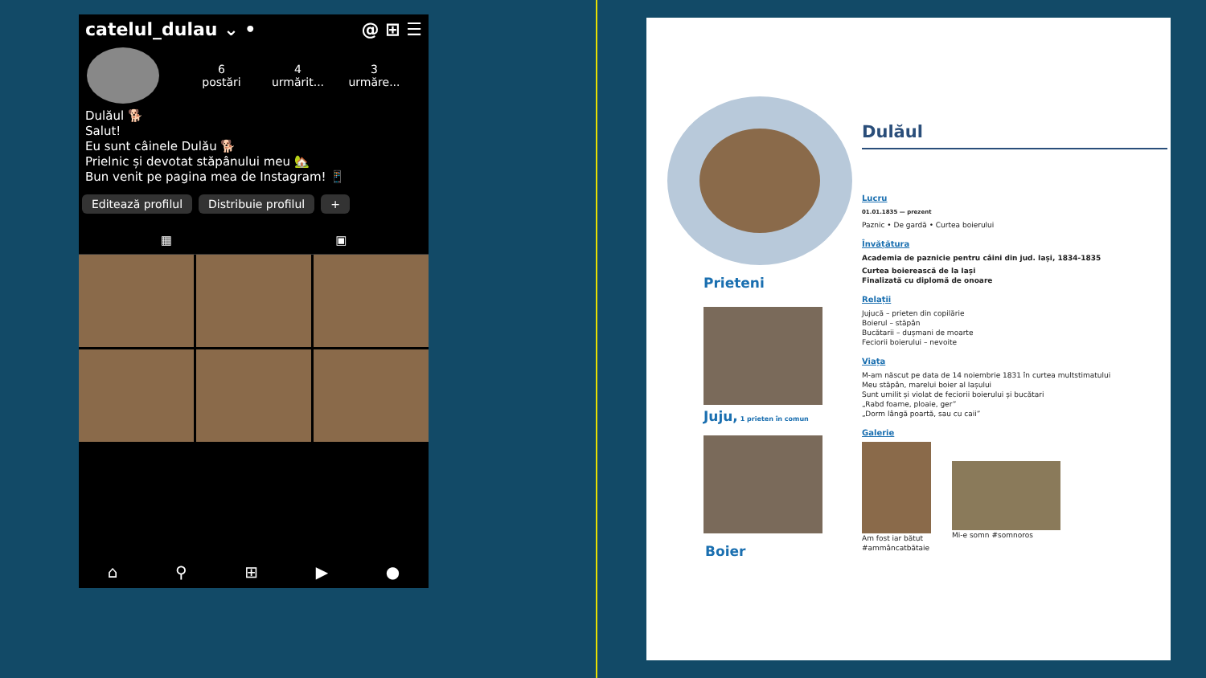catelul_dulau ⌄ • @ ⊞ ☰
6
postări
4
urmărit...
3
urmăre...
Dulăul 🐕
Salut!
Eu sunt câinele Dulău 🐕
Prielnic și devotat stăpânului meu 🏡
Bun venit pe pagina mea de Instagram! 📱
Editează profilul Distribuie profilul +
▦ ▣
⌂ ⚲ ⊞ ▶ ●
Prieteni
Juju, 1 prieten în comun
Boier
Dulăul
Lucru
01.01.1835 — prezent
Paznic • De gardă • Curtea boierului
Învățătura
Academia de paznicie pentru câini din jud. Iași, 1834-1835
Curtea boierească de la Iași
Finalizată cu diplomă de onoare
Relații
Jujucă – prieten din copilărie
Boierul – stăpân
Bucătarii – dușmani de moarte
Feciorii boierului – nevoite
Viața
M-am născut pe data de 14 noiembrie 1831 în curtea multstimatului
Meu stăpân, marelui boier al Iașului
Sunt umilit și violat de feciorii boierului și bucătari
„Rabd foame, ploaie, ger”
„Dorm lângă poartă, sau cu caii”
Galerie
Am fost iar bătut
#ammâncatbătaie
Mi-e somn #somnoros